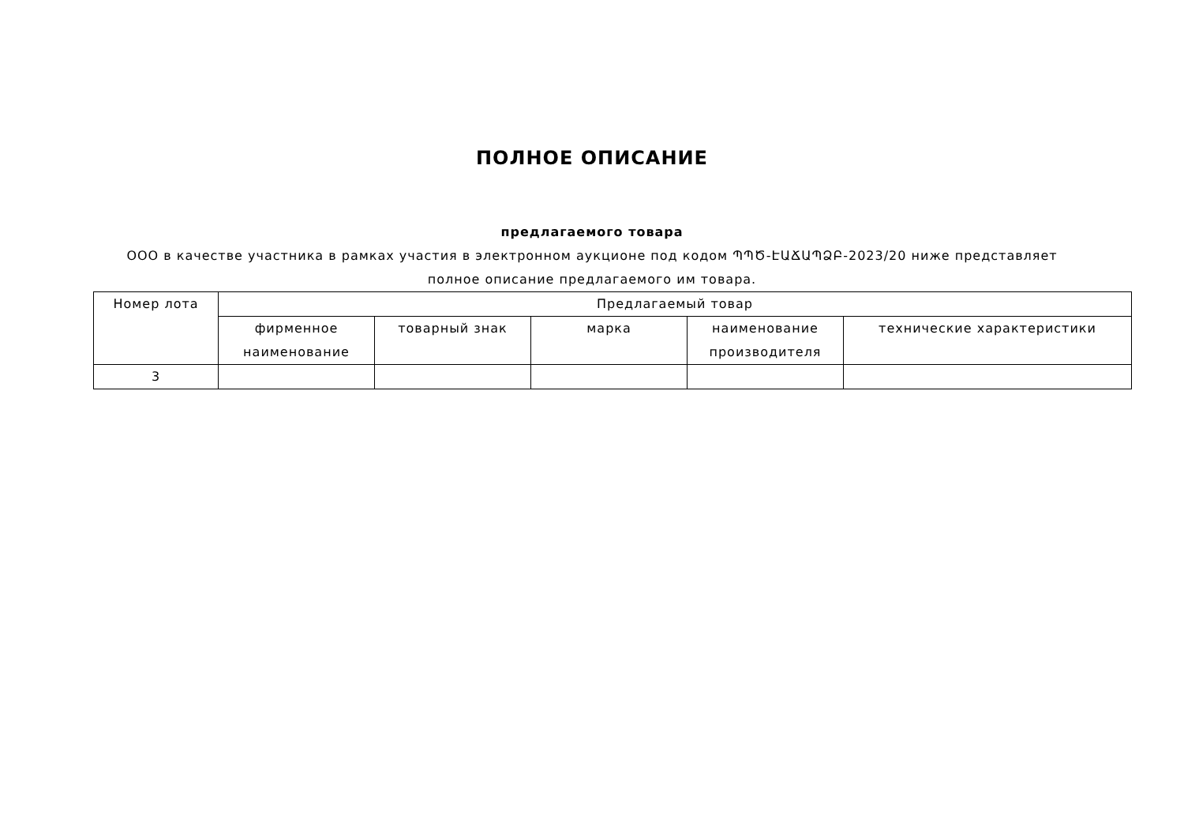ПОЛНОЕ ОПИСАНИЕ
предлагаемого товара
ООО в качестве участника в рамках участия в электронном аукционе под кодом ՊՊԾ-ԷԱՃԱՊՁԲ-2023/20 ниже представляет
полное описание предлагаемого им товара.
| Номер лота | Предлагаемый товар | | | | |
| --- | --- | --- | --- | --- | --- |
| | фирменное наименование | товарный знак | марка | наименование производителя | технические характеристики |
| 3 | | | | | |